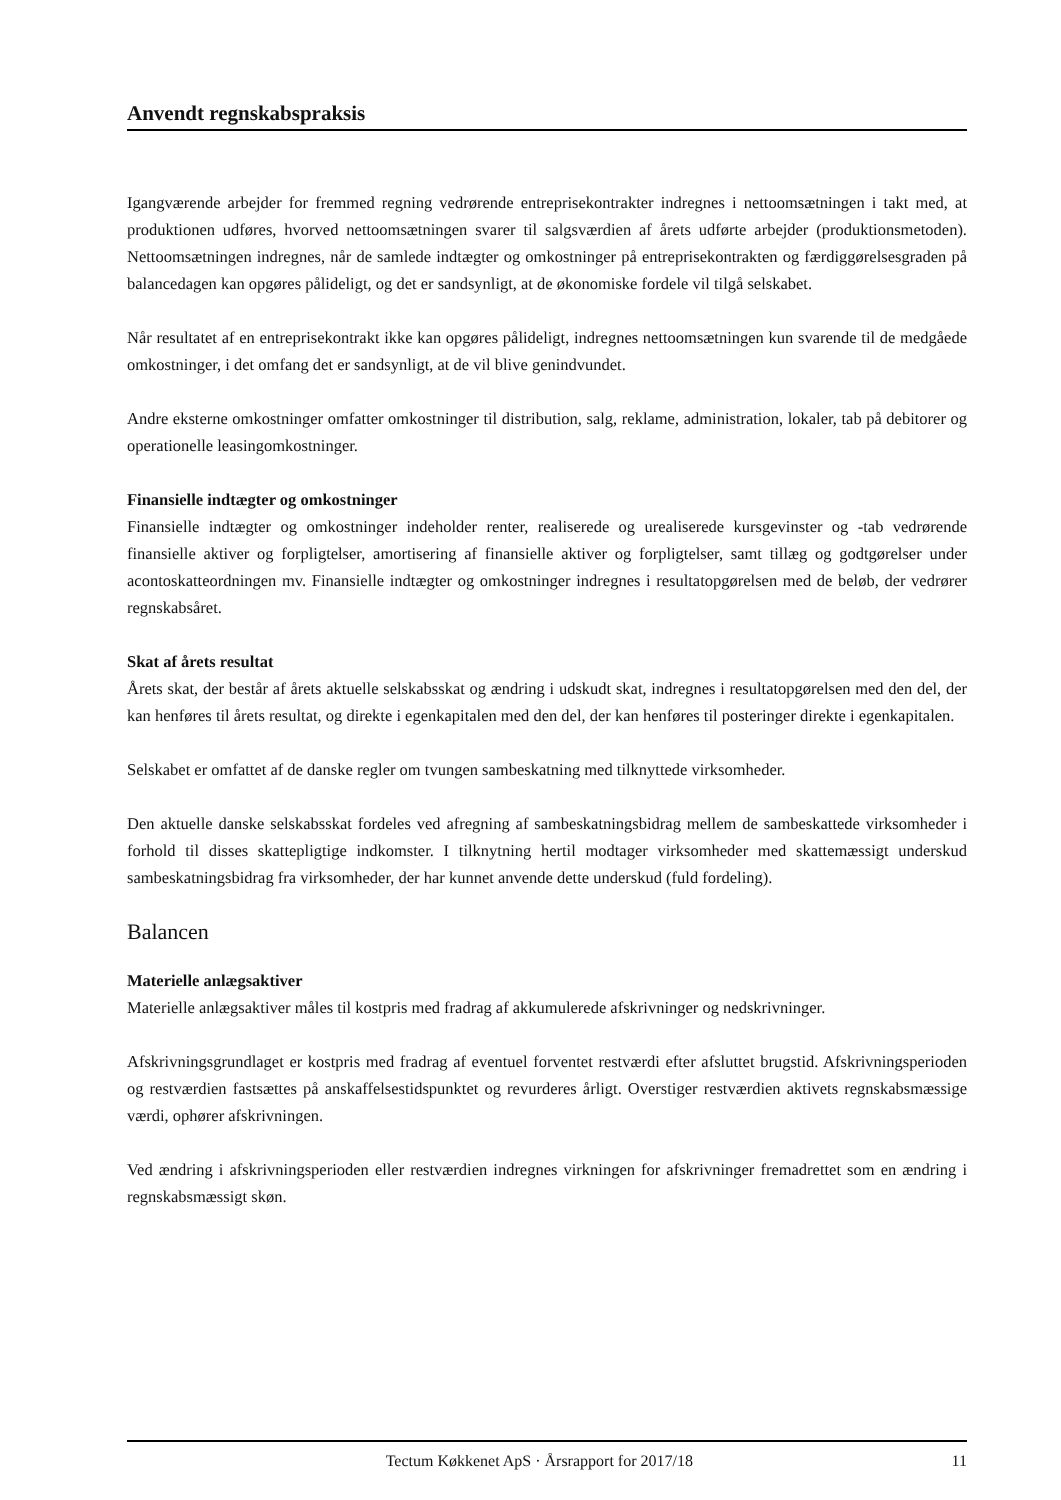Anvendt regnskabspraksis
Igangværende arbejder for fremmed regning vedrørende entreprisekontrakter indregnes i nettoomsætningen i takt med, at produktionen udføres, hvorved nettoomsætningen svarer til salgsværdien af årets udførte arbejder (produktionsmetoden). Nettoomsætningen indregnes, når de samlede indtægter og omkostninger på entreprisekontrakten og færdiggørelsesgraden på balancedagen kan opgøres pålideligt, og det er sandsynligt, at de økonomiske fordele vil tilgå selskabet.
Når resultatet af en entreprisekontrakt ikke kan opgøres pålideligt, indregnes nettoomsætningen kun svarende til de medgåede omkostninger, i det omfang det er sandsynligt, at de vil blive genindvundet.
Andre eksterne omkostninger omfatter omkostninger til distribution, salg, reklame, administration, lokaler, tab på debitorer og operationelle leasingomkostninger.
Finansielle indtægter og omkostninger
Finansielle indtægter og omkostninger indeholder renter, realiserede og urealiserede kursgevinster og -tab vedrørende finansielle aktiver og forpligtelser, amortisering af finansielle aktiver og forpligtelser, samt tillæg og godtgørelser under acontoskatteordningen mv. Finansielle indtægter og omkostninger indregnes i resultatopgørelsen med de beløb, der vedrører regnskabsåret.
Skat af årets resultat
Årets skat, der består af årets aktuelle selskabsskat og ændring i udskudt skat, indregnes i resultatopgørelsen med den del, der kan henføres til årets resultat, og direkte i egenkapitalen med den del, der kan henføres til posteringer direkte i egenkapitalen.
Selskabet er omfattet af de danske regler om tvungen sambeskatning med tilknyttede virksomheder.
Den aktuelle danske selskabsskat fordeles ved afregning af sambeskatningsbidrag mellem de sambeskattede virksomheder i forhold til disses skattepligtige indkomster. I tilknytning hertil modtager virksomheder med skattemæssigt underskud sambeskatningsbidrag fra virksomheder, der har kunnet anvende dette underskud (fuld fordeling).
Balancen
Materielle anlægsaktiver
Materielle anlægsaktiver måles til kostpris med fradrag af akkumulerede afskrivninger og nedskrivninger.
Afskrivningsgrundlaget er kostpris med fradrag af eventuel forventet restværdi efter afsluttet brugstid. Afskrivningsperioden og restværdien fastsættes på anskaffelsestidspunktet og revurderes årligt. Overstiger restværdien aktivets regnskabsmæssige værdi, ophører afskrivningen.
Ved ændring i afskrivningsperioden eller restværdien indregnes virkningen for afskrivninger fremadrettet som en ændring i regnskabsmæssigt skøn.
Tectum Køkkenet ApS · Årsrapport for 2017/18 11